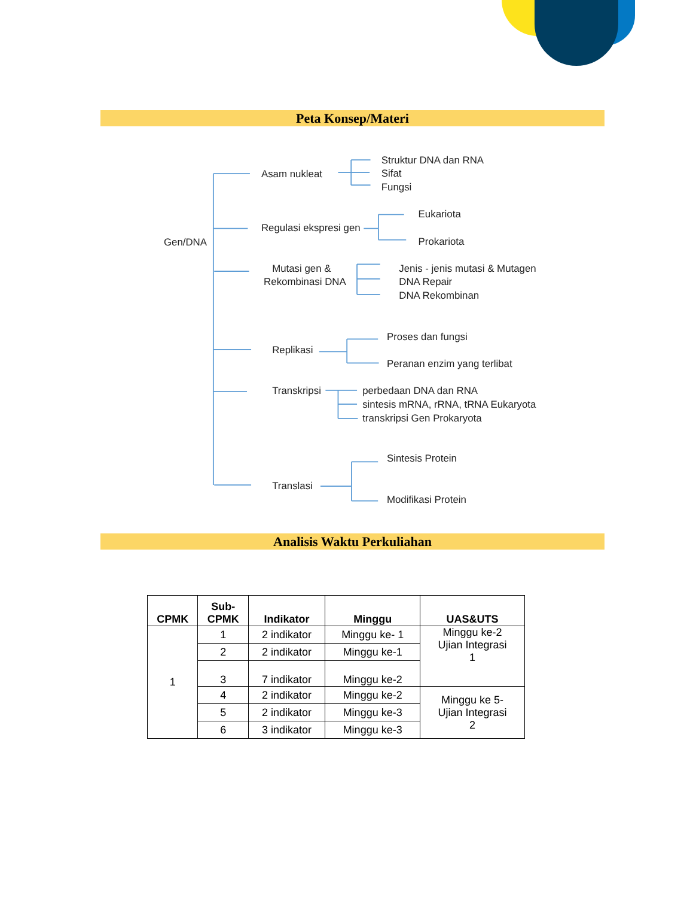Peta Konsep/Materi
Gen/DNA
Asam nukleat
Struktur DNA dan RNA
Sifat
Fungsi
Regulasi ekspresi gen
Eukariota
Prokariota
Mutasi gen &
Rekombinasi DNA
Jenis - jenis mutasi & Mutagen
DNA Repair
DNA Rekombinan
Replikasi
Proses dan fungsi
Peranan enzim yang terlibat
Transkripsi
perbedaan DNA dan RNA
sintesis mRNA, rRNA, tRNA Eukaryota
transkripsi Gen Prokaryota
Sintesis Protein
Translasi
Modifikasi Protein
Analisis Waktu Perkuliahan
| CPMK | Sub- CPMK | Indikator | Minggu | UAS&UTS |
| --- | --- | --- | --- | --- |
| 1 | 1 | 2 indikator | Minggu ke- 1 | Minggu ke-2 Ujian Integrasi 1 |
| | 2 | 2 indikator | Minggu ke-1 | |
| | 3 | 7 indikator | Minggu ke-2 | |
| | 4 | 2 indikator | Minggu ke-2 | Minggu ke 5- Ujian Integrasi 2 |
| | 5 | 2 indikator | Minggu ke-3 | |
| | 6 | 3 indikator | Minggu ke-3 | |